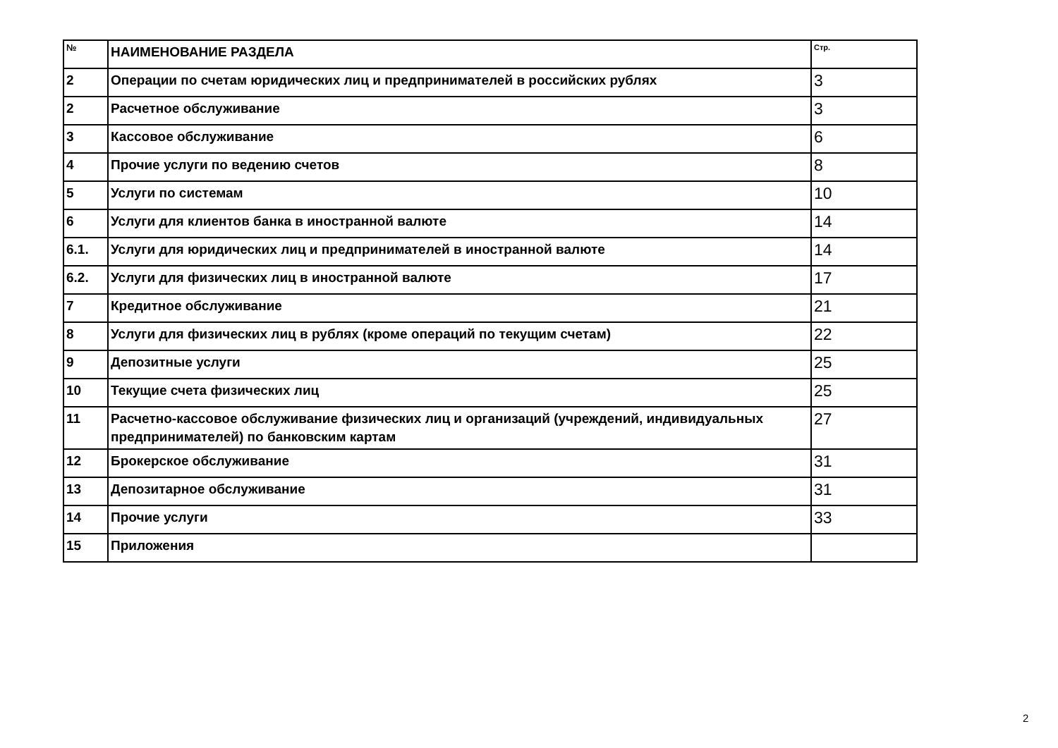| № | НАИМЕНОВАНИЕ РАЗДЕЛА | Стр. |
| --- | --- | --- |
| 2 | Операции по счетам юридических лиц и предпринимателей в российских рублях | 3 |
| 2 | Расчетное обслуживание | 3 |
| 3 | Кассовое обслуживание | 6 |
| 4 | Прочие услуги по ведению счетов | 8 |
| 5 | Услуги по системам | 10 |
| 6 | Услуги для клиентов банка в иностранной валюте | 14 |
| 6.1. | Услуги для юридических лиц и предпринимателей в иностранной валюте | 14 |
| 6.2. | Услуги для физических лиц в иностранной валюте | 17 |
| 7 | Кредитное обслуживание | 21 |
| 8 | Услуги для физических лиц в рублях (кроме операций по текущим счетам) | 22 |
| 9 | Депозитные услуги | 25 |
| 10 | Текущие счета физических лиц | 25 |
| 11 | Расчетно-кассовое обслуживание физических лиц и организаций (учреждений, индивидуальных предпринимателей) по банковским картам | 27 |
| 12 | Брокерское обслуживание | 31 |
| 13 | Депозитарное обслуживание | 31 |
| 14 | Прочие услуги | 33 |
| 15 | Приложения | |
2